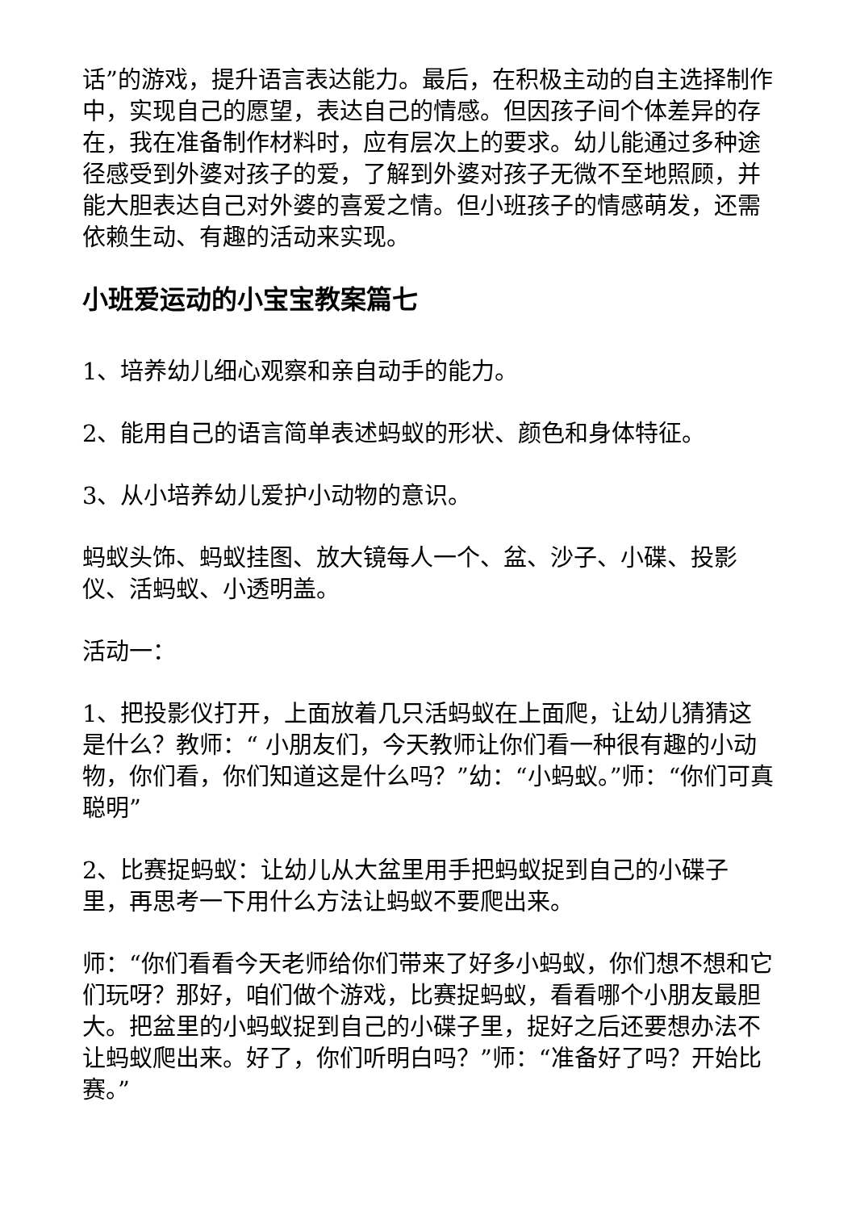话”的游戏，提升语言表达能力。最后，在积极主动的自主选择制作中，实现自己的愿望，表达自己的情感。但因孩子间个体差异的存在，我在准备制作材料时，应有层次上的要求。幼儿能通过多种途径感受到外婆对孩子的爱，了解到外婆对孩子无微不至地照顾，并能大胆表达自己对外婆的喜爱之情。但小班孩子的情感萌发，还需依赖生动、有趣的活动来实现。
小班爱运动的小宝宝教案篇七
1、培养幼儿细心观察和亲自动手的能力。
2、能用自己的语言简单表述蚂蚁的形状、颜色和身体特征。
3、从小培养幼儿爱护小动物的意识。
蚂蚁头饰、蚂蚁挂图、放大镜每人一个、盆、沙子、小碟、投影仪、活蚂蚁、小透明盖。
活动一：
1、把投影仪打开，上面放着几只活蚂蚁在上面爬，让幼儿猜猜这是什么？教师：“ 小朋友们，今天教师让你们看一种很有趣的小动物，你们看，你们知道这是什么吗？”幼：“小蚂蚁。”师：“你们可真聪明”
2、比赛捉蚂蚁：让幼儿从大盆里用手把蚂蚁捉到自己的小碟子里，再思考一下用什么方法让蚂蚁不要爬出来。
师：“你们看看今天老师给你们带来了好多小蚂蚁，你们想不想和它们玩呀？那好，咱们做个游戏，比赛捉蚂蚁，看看哪个小朋友最胆大。把盆里的小蚂蚁捉到自己的小碟子里，捉好之后还要想办法不让蚂蚁爬出来。好了，你们听明白吗？”师：“准备好了吗？开始比赛。”